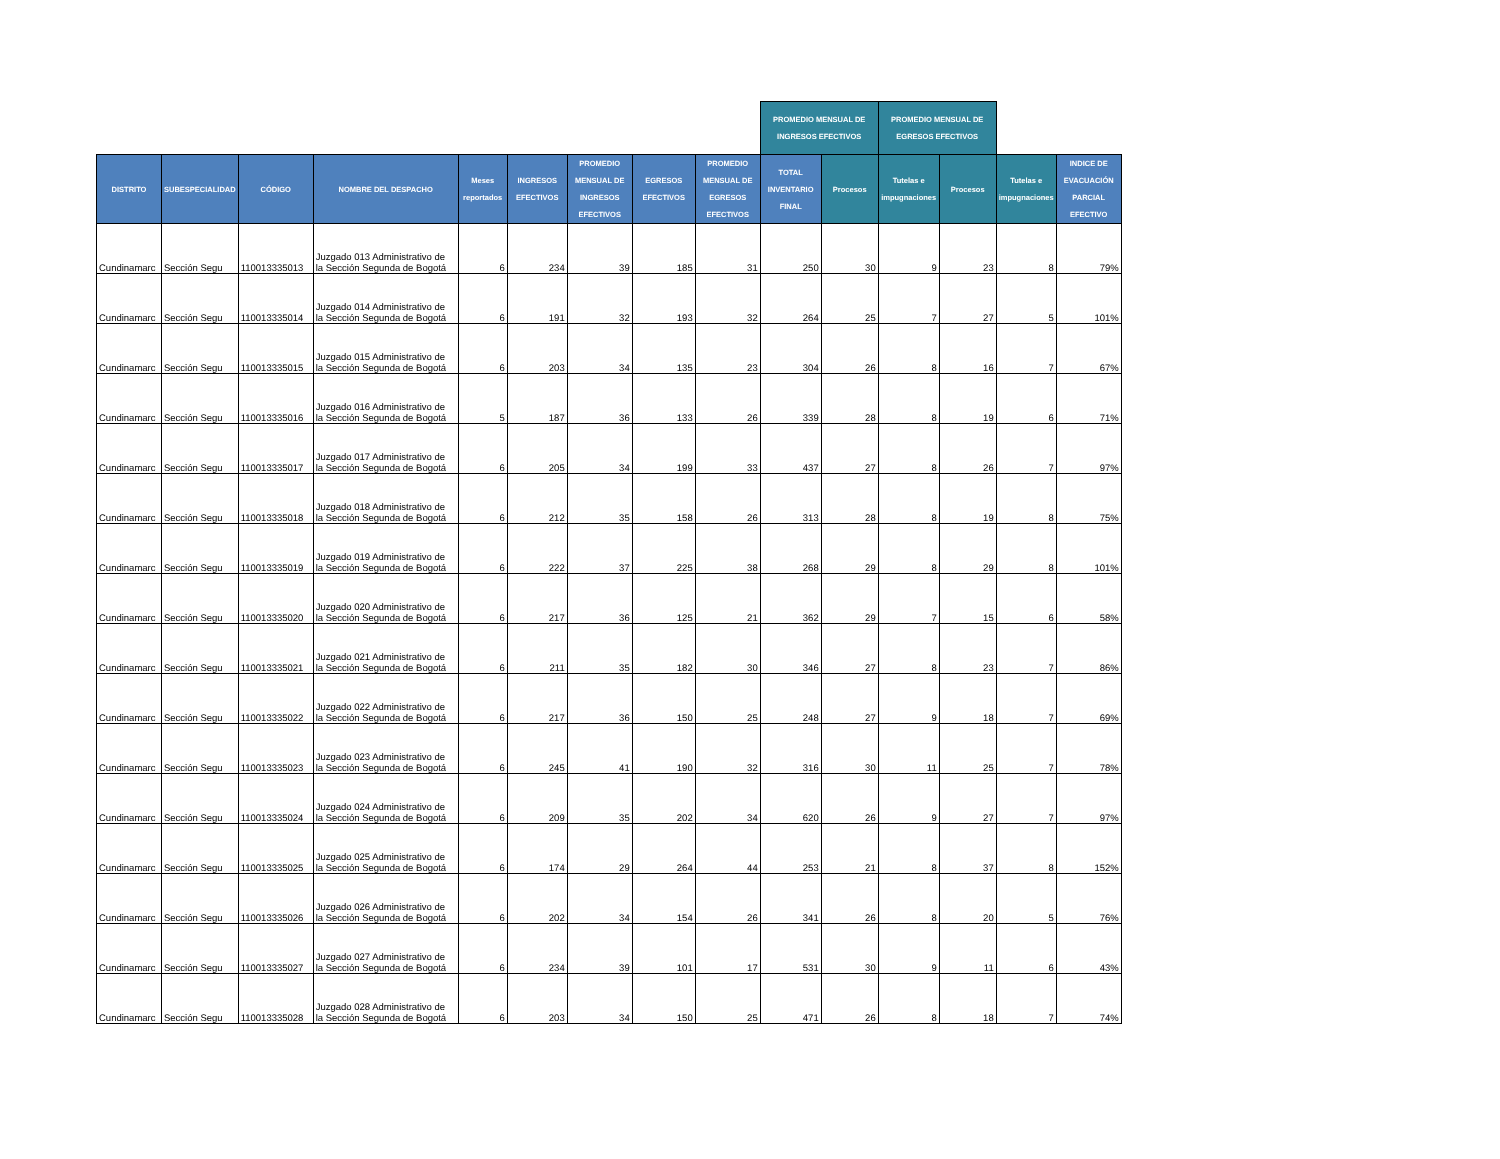| | | | | | | | | | PROMEDIO MENSUAL DE INGRESOS EFECTIVOS | | PROMEDIO MENSUAL DE EGRESOS EFECTIVOS | | | |
| --- | --- | --- | --- | --- | --- | --- | --- | --- | --- | --- | --- | --- | --- | --- |
| DISTRITO | SUBESPECIALIDAD | CÓDIGO | NOMBRE DEL DESPACHO | Meses reportados | INGRESOS EFECTIVOS | PROMEDIO MENSUAL DE INGRESOS EFECTIVOS | EGRESOS EFECTIVOS | PROMEDIO MENSUAL DE EGRESOS EFECTIVOS | TOTAL INVENTARIO FINAL | Procesos | Tutelas e impugnaciones | Procesos | Tutelas e impugnaciones | INDICE DE EVACUACIÓN PARCIAL EFECTIVO |
| Cundinamarc | Sección Segu | 110013335013 | Juzgado 013 Administrativo de la Sección Segunda de Bogotá | 6 | 234 | 39 | 185 | 31 | 250 | 30 | 9 | 23 | 8 | 79% |
| Cundinamarc | Sección Segu | 110013335014 | Juzgado 014 Administrativo de la Sección Segunda de Bogotá | 6 | 191 | 32 | 193 | 32 | 264 | 25 | 7 | 27 | 5 | 101% |
| Cundinamarc | Sección Segu | 110013335015 | Juzgado 015 Administrativo de la Sección Segunda de Bogotá | 6 | 203 | 34 | 135 | 23 | 304 | 26 | 8 | 16 | 7 | 67% |
| Cundinamarc | Sección Segu | 110013335016 | Juzgado 016 Administrativo de la Sección Segunda de Bogotá | 5 | 187 | 36 | 133 | 26 | 339 | 28 | 8 | 19 | 6 | 71% |
| Cundinamarc | Sección Segu | 110013335017 | Juzgado 017 Administrativo de la Sección Segunda de Bogotá | 6 | 205 | 34 | 199 | 33 | 437 | 27 | 8 | 26 | 7 | 97% |
| Cundinamarc | Sección Segu | 110013335018 | Juzgado 018 Administrativo de la Sección Segunda de Bogotá | 6 | 212 | 35 | 158 | 26 | 313 | 28 | 8 | 19 | 8 | 75% |
| Cundinamarc | Sección Segu | 110013335019 | Juzgado 019 Administrativo de la Sección Segunda de Bogotá | 6 | 222 | 37 | 225 | 38 | 268 | 29 | 8 | 29 | 8 | 101% |
| Cundinamarc | Sección Segu | 110013335020 | Juzgado 020 Administrativo de la Sección Segunda de Bogotá | 6 | 217 | 36 | 125 | 21 | 362 | 29 | 7 | 15 | 6 | 58% |
| Cundinamarc | Sección Segu | 110013335021 | Juzgado 021 Administrativo de la Sección Segunda de Bogotá | 6 | 211 | 35 | 182 | 30 | 346 | 27 | 8 | 23 | 7 | 86% |
| Cundinamarc | Sección Segu | 110013335022 | Juzgado 022 Administrativo de la Sección Segunda de Bogotá | 6 | 217 | 36 | 150 | 25 | 248 | 27 | 9 | 18 | 7 | 69% |
| Cundinamarc | Sección Segu | 110013335023 | Juzgado 023 Administrativo de la Sección Segunda de Bogotá | 6 | 245 | 41 | 190 | 32 | 316 | 30 | 11 | 25 | 7 | 78% |
| Cundinamarc | Sección Segu | 110013335024 | Juzgado 024 Administrativo de la Sección Segunda de Bogotá | 6 | 209 | 35 | 202 | 34 | 620 | 26 | 9 | 27 | 7 | 97% |
| Cundinamarc | Sección Segu | 110013335025 | Juzgado 025 Administrativo de la Sección Segunda de Bogotá | 6 | 174 | 29 | 264 | 44 | 253 | 21 | 8 | 37 | 8 | 152% |
| Cundinamarc | Sección Segu | 110013335026 | Juzgado 026 Administrativo de la Sección Segunda de Bogotá | 6 | 202 | 34 | 154 | 26 | 341 | 26 | 8 | 20 | 5 | 76% |
| Cundinamarc | Sección Segu | 110013335027 | Juzgado 027 Administrativo de la Sección Segunda de Bogotá | 6 | 234 | 39 | 101 | 17 | 531 | 30 | 9 | 11 | 6 | 43% |
| Cundinamarc | Sección Segu | 110013335028 | Juzgado 028 Administrativo de la Sección Segunda de Bogotá | 6 | 203 | 34 | 150 | 25 | 471 | 26 | 8 | 18 | 7 | 74% |